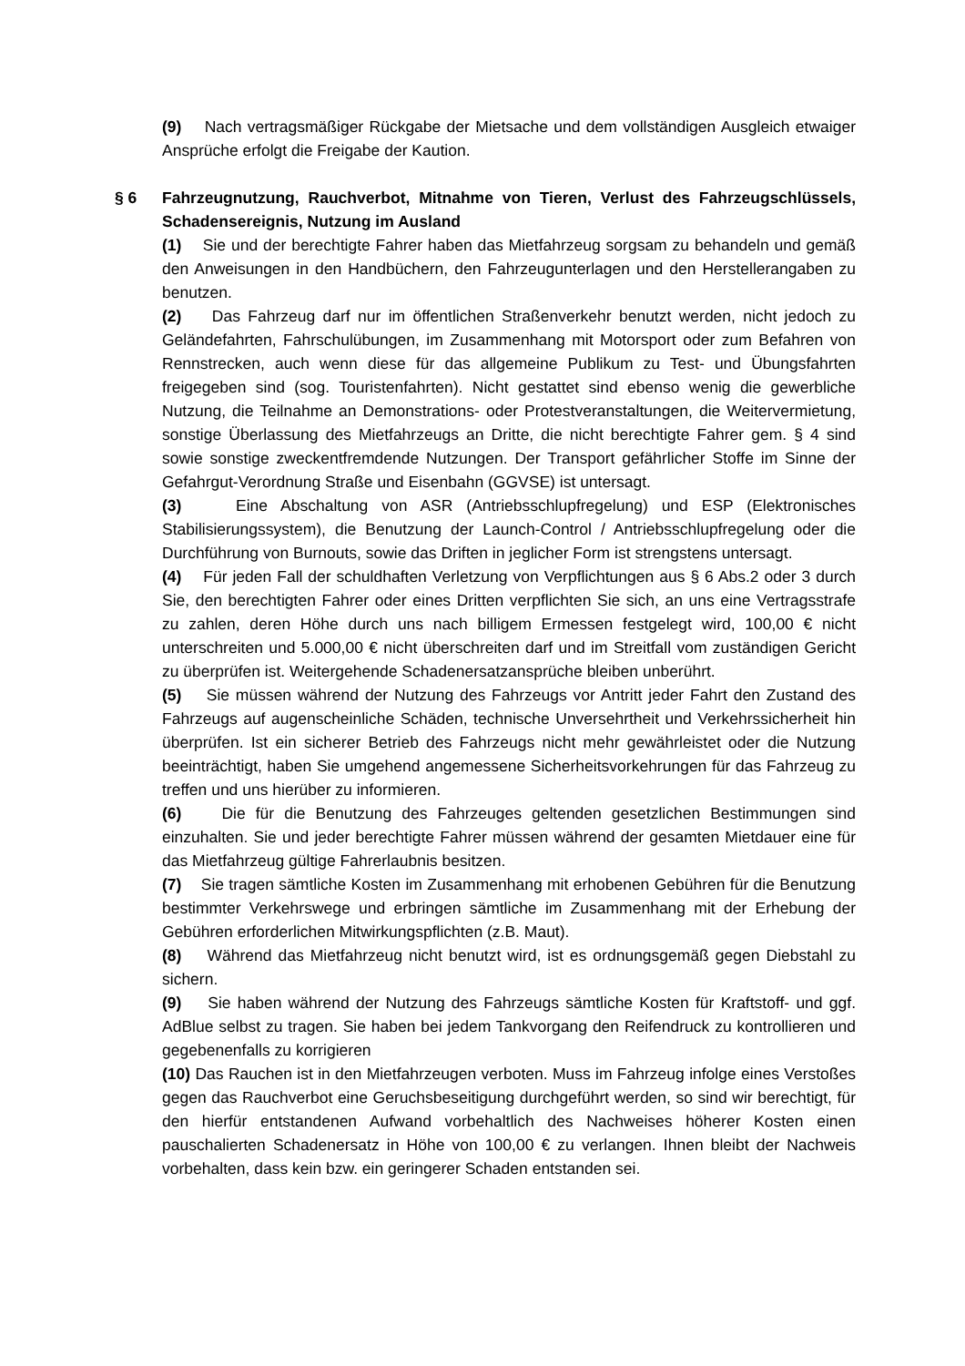(9) Nach vertragsmäßiger Rückgabe der Mietsache und dem vollständigen Ausgleich etwaiger Ansprüche erfolgt die Freigabe der Kaution.
§ 6 Fahrzeugnutzung, Rauchverbot, Mitnahme von Tieren, Verlust des Fahrzeugschlüssels, Schadensereignis, Nutzung im Ausland
(1) Sie und der berechtigte Fahrer haben das Mietfahrzeug sorgsam zu behandeln und gemäß den Anweisungen in den Handbüchern, den Fahrzeugunterlagen und den Herstellerangaben zu benutzen.
(2) Das Fahrzeug darf nur im öffentlichen Straßenverkehr benutzt werden, nicht jedoch zu Geländefahrten, Fahrschulübungen, im Zusammenhang mit Motorsport oder zum Befahren von Rennstrecken, auch wenn diese für das allgemeine Publikum zu Test- und Übungsfahrten freigegeben sind (sog. Touristenfahrten). Nicht gestattet sind ebenso wenig die gewerbliche Nutzung, die Teilnahme an Demonstrations- oder Protestveranstaltungen, die Weitervermietung, sonstige Überlassung des Mietfahrzeugs an Dritte, die nicht berechtigte Fahrer gem. § 4 sind sowie sonstige zweckentfremdende Nutzungen. Der Transport gefährlicher Stoffe im Sinne der Gefahrgut-Verordnung Straße und Eisenbahn (GGVSE) ist untersagt.
(3) Eine Abschaltung von ASR (Antriebsschlupfregelung) und ESP (Elektronisches Stabilisierungssystem), die Benutzung der Launch-Control / Antriebsschlupfregelung oder die Durchführung von Burnouts, sowie das Driften in jeglicher Form ist strengstens untersagt.
(4) Für jeden Fall der schuldhaften Verletzung von Verpflichtungen aus § 6 Abs.2 oder 3 durch Sie, den berechtigten Fahrer oder eines Dritten verpflichten Sie sich, an uns eine Vertragsstrafe zu zahlen, deren Höhe durch uns nach billigem Ermessen festgelegt wird, 100,00 € nicht unterschreiten und 5.000,00 € nicht überschreiten darf und im Streitfall vom zuständigen Gericht zu überprüfen ist. Weitergehende Schadenersatzansprüche bleiben unberührt.
(5) Sie müssen während der Nutzung des Fahrzeugs vor Antritt jeder Fahrt den Zustand des Fahrzeugs auf augenscheinliche Schäden, technische Unversehrtheit und Verkehrssicherheit hin überprüfen. Ist ein sicherer Betrieb des Fahrzeugs nicht mehr gewährleistet oder die Nutzung beeinträchtigt, haben Sie umgehend angemessene Sicherheitsvorkehrungen für das Fahrzeug zu treffen und uns hierüber zu informieren.
(6) Die für die Benutzung des Fahrzeuges geltenden gesetzlichen Bestimmungen sind einzuhalten. Sie und jeder berechtigte Fahrer müssen während der gesamten Mietdauer eine für das Mietfahrzeug gültige Fahrerlaubnis besitzen.
(7) Sie tragen sämtliche Kosten im Zusammenhang mit erhobenen Gebühren für die Benutzung bestimmter Verkehrswege und erbringen sämtliche im Zusammenhang mit der Erhebung der Gebühren erforderlichen Mitwirkungspflichten (z.B. Maut).
(8) Während das Mietfahrzeug nicht benutzt wird, ist es ordnungsgemäß gegen Diebstahl zu sichern.
(9) Sie haben während der Nutzung des Fahrzeugs sämtliche Kosten für Kraftstoff- und ggf. AdBlue selbst zu tragen. Sie haben bei jedem Tankvorgang den Reifendruck zu kontrollieren und gegebenenfalls zu korrigieren
(10) Das Rauchen ist in den Mietfahrzeugen verboten. Muss im Fahrzeug infolge eines Verstoßes gegen das Rauchverbot eine Geruchsbeseitigung durchgeführt werden, so sind wir berechtigt, für den hierfür entstandenen Aufwand vorbehaltlich des Nachweises höherer Kosten einen pauschalierten Schadenersatz in Höhe von 100,00 € zu verlangen. Ihnen bleibt der Nachweis vorbehalten, dass kein bzw. ein geringerer Schaden entstanden sei.